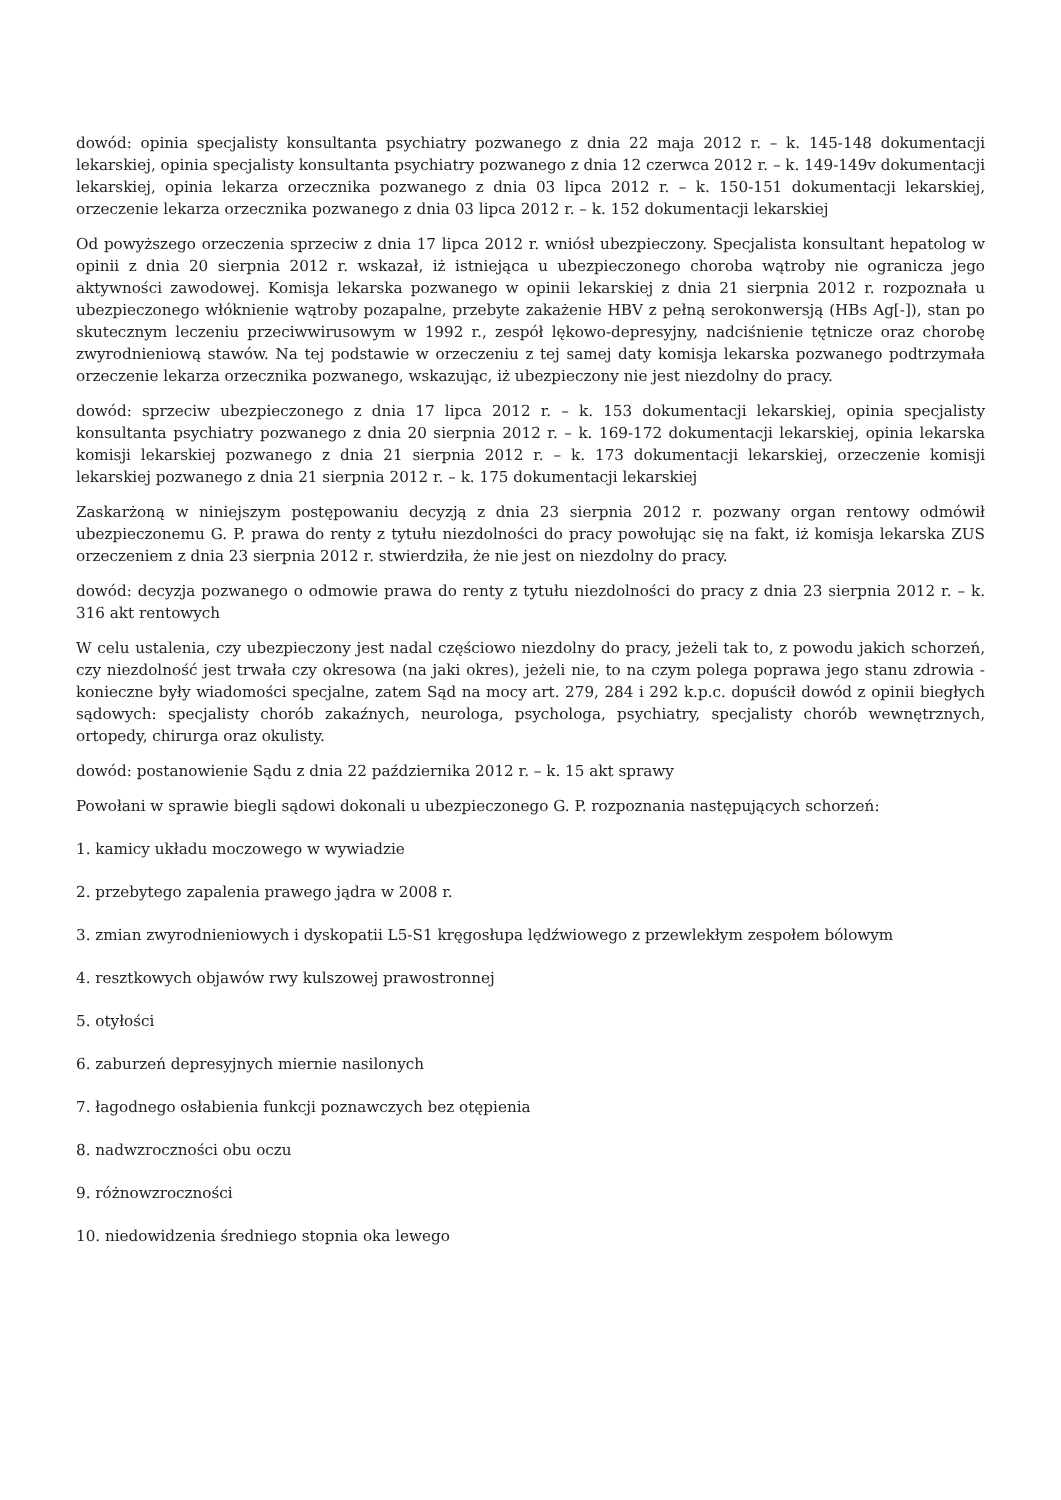dowód: opinia specjalisty konsultanta psychiatry pozwanego z dnia 22 maja 2012 r. – k. 145-148 dokumentacji lekarskiej, opinia specjalisty konsultanta psychiatry pozwanego z dnia 12 czerwca 2012 r. – k. 149-149v dokumentacji lekarskiej, opinia lekarza orzecznika pozwanego z dnia 03 lipca 2012 r. – k. 150-151 dokumentacji lekarskiej, orzeczenie lekarza orzecznika pozwanego z dnia 03 lipca 2012 r. – k. 152 dokumentacji lekarskiej
Od powyższego orzeczenia sprzeciw z dnia 17 lipca 2012 r. wniósł ubezpieczony. Specjalista konsultant hepatolog w opinii z dnia 20 sierpnia 2012 r. wskazał, iż istniejąca u ubezpieczonego choroba wątroby nie ogranicza jego aktywności zawodowej. Komisja lekarska pozwanego w opinii lekarskiej z dnia 21 sierpnia 2012 r. rozpoznała u ubezpieczonego włóknienie wątroby pozapalne, przebyte zakażenie HBV z pełną serokonwersją (HBs Ag[-]), stan po skutecznym leczeniu przeciwwirusowym w 1992 r., zespół lękowo-depresyjny, nadciśnienie tętnicze oraz chorobę zwyrodnieniową stawów. Na tej podstawie w orzeczeniu z tej samej daty komisja lekarska pozwanego podtrzymała orzeczenie lekarza orzecznika pozwanego, wskazując, iż ubezpieczony nie jest niezdolny do pracy.
dowód: sprzeciw ubezpieczonego z dnia 17 lipca 2012 r. – k. 153 dokumentacji lekarskiej, opinia specjalisty konsultanta psychiatry pozwanego z dnia 20 sierpnia 2012 r. – k. 169-172 dokumentacji lekarskiej, opinia lekarska komisji lekarskiej pozwanego z dnia 21 sierpnia 2012 r. – k. 173 dokumentacji lekarskiej, orzeczenie komisji lekarskiej pozwanego z dnia 21 sierpnia 2012 r. – k. 175 dokumentacji lekarskiej
Zaskarżoną w niniejszym postępowaniu decyzją z dnia 23 sierpnia 2012 r. pozwany organ rentowy odmówił ubezpieczonemu G. P. prawa do renty z tytułu niezdolności do pracy powołując się na fakt, iż komisja lekarska ZUS orzeczeniem z dnia 23 sierpnia 2012 r. stwierdziła, że nie jest on niezdolny do pracy.
dowód: decyzja pozwanego o odmowie prawa do renty z tytułu niezdolności do pracy z dnia 23 sierpnia 2012 r. – k. 316 akt rentowych
W celu ustalenia, czy ubezpieczony jest nadal częściowo niezdolny do pracy, jeżeli tak to, z powodu jakich schorzeń, czy niezdolność jest trwała czy okresowa (na jaki okres), jeżeli nie, to na czym polega poprawa jego stanu zdrowia - konieczne były wiadomości specjalne, zatem Sąd na mocy art. 279, 284 i 292 k.p.c. dopuścił dowód z opinii biegłych sądowych: specjalisty chorób zakaźnych, neurologa, psychologa, psychiatry, specjalisty chorób wewnętrznych, ortopedy, chirurga oraz okulisty.
dowód: postanowienie Sądu z dnia 22 października 2012 r. – k. 15 akt sprawy
Powołani w sprawie biegli sądowi dokonali u ubezpieczonego G. P. rozpoznania następujących schorzeń:
1. kamicy układu moczowego w wywiadzie
2. przebytego zapalenia prawego jądra w 2008 r.
3. zmian zwyrodnieniowych i dyskopatii L5-S1 kręgosłupa lędźwiowego z przewlekłym zespołem bólowym
4. resztkowych objawów rwy kulszowej prawostronnej
5. otyłości
6. zaburzeń depresyjnych miernie nasilonych
7. łagodnego osłabienia funkcji poznawczych bez otępienia
8. nadwzroczności obu oczu
9. różnowzroczności
10. niedowidzenia średniego stopnia oka lewego